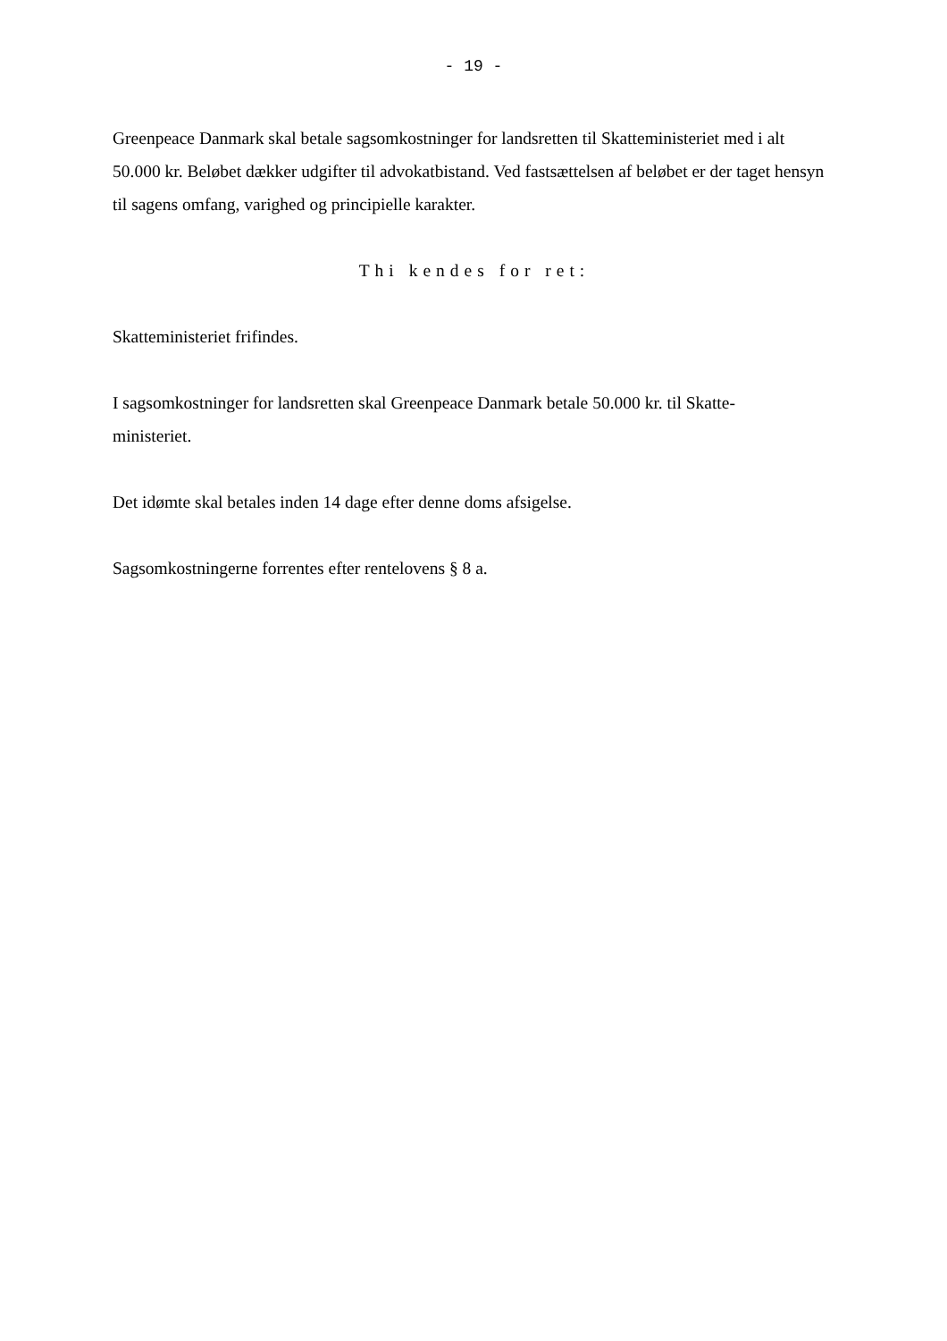- 19 -
Greenpeace Danmark skal betale sagsomkostninger for landsretten til Skatteministeriet med i alt 50.000 kr. Beløbet dækker udgifter til advokatbistand. Ved fastsættelsen af beløbet er der taget hensyn til sagens omfang, varighed og principielle karakter.
Thi kendes for ret:
Skatteministeriet frifindes.
I sagsomkostninger for landsretten skal Greenpeace Danmark betale 50.000 kr. til Skatte-
ministeriet.
Det idømte skal betales inden 14 dage efter denne doms afsigelse.
Sagsomkostningerne forrentes efter rentelovens § 8 a.